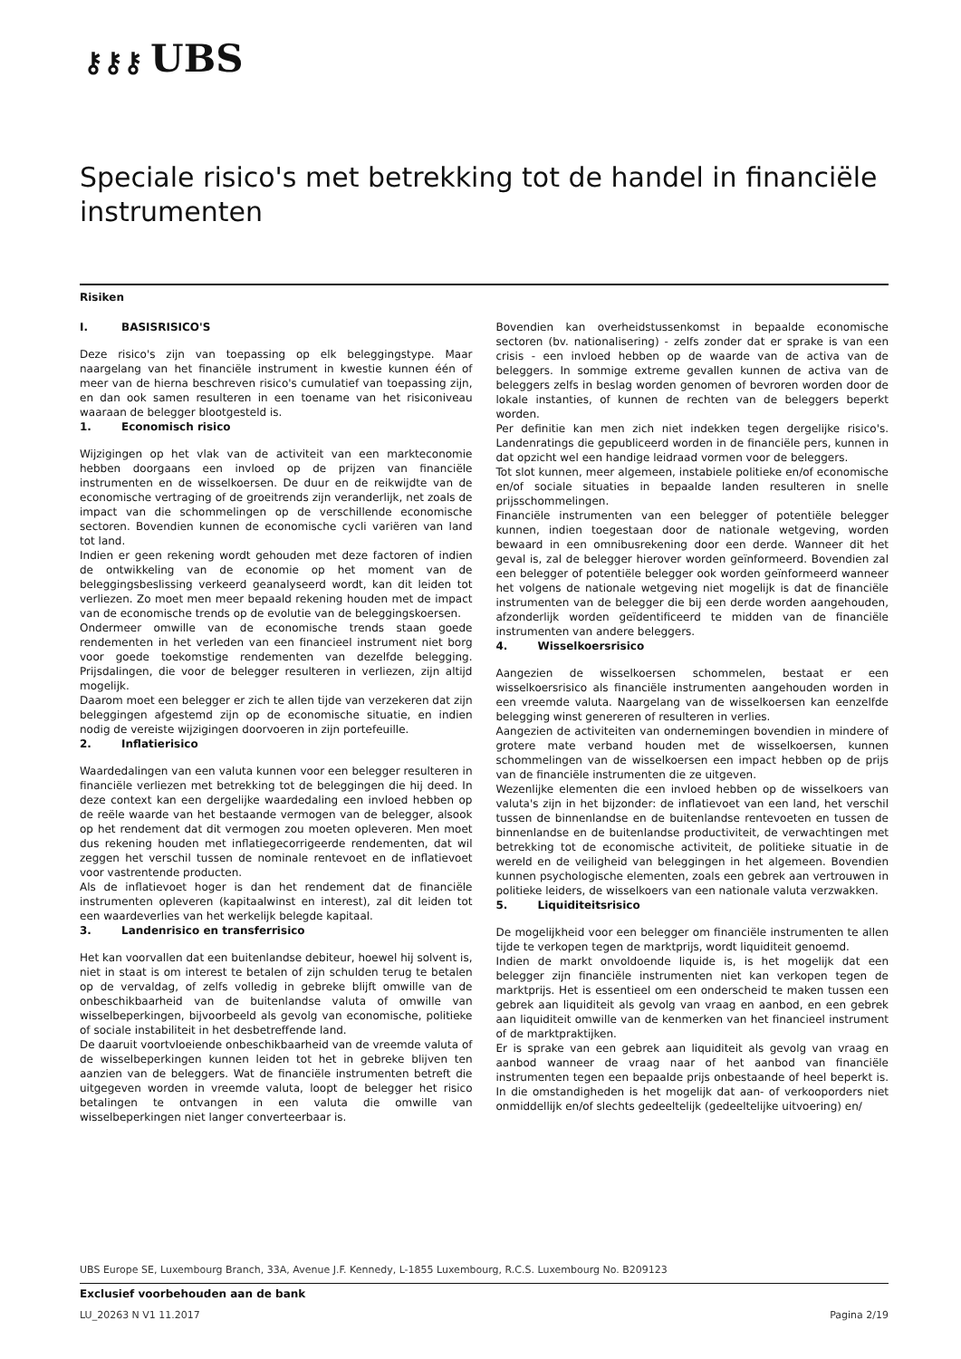⚷⚷⚷ UBS
Speciale risico's met betrekking tot de handel in financiële instrumenten
Risiken
I. BASISRISICO'S
Deze risico's zijn van toepassing op elk beleggingstype. Maar naargelang van het financiële instrument in kwestie kunnen één of meer van de hierna beschreven risico's cumulatief van toepassing zijn, en dan ook samen resulteren in een toename van het risiconiveau waaraan de belegger blootgesteld is.
1. Economisch risico
Wijzigingen op het vlak van de activiteit van een markteconomie hebben doorgaans een invloed op de prijzen van financiële instrumenten en de wisselkoersen. De duur en de reikwijdte van de economische vertraging of de groeitrends zijn veranderlijk, net zoals de impact van die schommelingen op de verschillende economische sectoren. Bovendien kunnen de economische cycli variëren van land tot land.
Indien er geen rekening wordt gehouden met deze factoren of indien de ontwikkeling van de economie op het moment van de beleggingsbeslissing verkeerd geanalyseerd wordt, kan dit leiden tot verliezen. Zo moet men meer bepaald rekening houden met de impact van de economische trends op de evolutie van de beleggingskoersen.
Ondermeer omwille van de economische trends staan goede rendementen in het verleden van een financieel instrument niet borg voor goede toekomstige rendementen van dezelfde belegging. Prijsdalingen, die voor de belegger resulteren in verliezen, zijn altijd mogelijk.
Daarom moet een belegger er zich te allen tijde van verzekeren dat zijn beleggingen afgestemd zijn op de economische situatie, en indien nodig de vereiste wijzigingen doorvoeren in zijn portefeuille.
2. Inflatierisico
Waardedalingen van een valuta kunnen voor een belegger resulteren in financiële verliezen met betrekking tot de beleggingen die hij deed. In deze context kan een dergelijke waardedaling een invloed hebben op de reële waarde van het bestaande vermogen van de belegger, alsook op het rendement dat dit vermogen zou moeten opleveren. Men moet dus rekening houden met inflatiegecorrigeerde rendementen, dat wil zeggen het verschil tussen de nominale rentevoet en de inflatievoet voor vastrentende producten.
Als de inflatievoet hoger is dan het rendement dat de financiële instrumenten opleveren (kapitaalwinst en interest), zal dit leiden tot een waardeverlies van het werkelijk belegde kapitaal.
3. Landenrisico en transferrisico
Het kan voorvallen dat een buitenlandse debiteur, hoewel hij solvent is, niet in staat is om interest te betalen of zijn schulden terug te betalen op de vervaldag, of zelfs volledig in gebreke blijft omwille van de onbeschikbaarheid van de buitenlandse valuta of omwille van wisselbeperkingen, bijvoorbeeld als gevolg van economische, politieke of sociale instabiliteit in het desbetreffende land.
De daaruit voortvloeiende onbeschikbaarheid van de vreemde valuta of de wisselbeperkingen kunnen leiden tot het in gebreke blijven ten aanzien van de beleggers. Wat de financiële instrumenten betreft die uitgegeven worden in vreemde valuta, loopt de belegger het risico betalingen te ontvangen in een valuta die omwille van wisselbeperkingen niet langer converteerbaar is.
Bovendien kan overheidstussenkomst in bepaalde economische sectoren (bv. nationalisering) - zelfs zonder dat er sprake is van een crisis - een invloed hebben op de waarde van de activa van de beleggers. In sommige extreme gevallen kunnen de activa van de beleggers zelfs in beslag worden genomen of bevroren worden door de lokale instanties, of kunnen de rechten van de beleggers beperkt worden.
Per definitie kan men zich niet indekken tegen dergelijke risico's. Landenratings die gepubliceerd worden in de financiële pers, kunnen in dat opzicht wel een handige leidraad vormen voor de beleggers.
Tot slot kunnen, meer algemeen, instabiele politieke en/of economische en/of sociale situaties in bepaalde landen resulteren in snelle prijsschommelingen.
Financiële instrumenten van een belegger of potentiële belegger kunnen, indien toegestaan door de nationale wetgeving, worden bewaard in een omnibusrekening door een derde. Wanneer dit het geval is, zal de belegger hierover worden geïnformeerd. Bovendien zal een belegger of potentiële belegger ook worden geïnformeerd wanneer het volgens de nationale wetgeving niet mogelijk is dat de financiële instrumenten van de belegger die bij een derde worden aangehouden, afzonderlijk worden geïdentificeerd te midden van de financiële instrumenten van andere beleggers.
4. Wisselkoersrisico
Aangezien de wisselkoersen schommelen, bestaat er een wisselkoersrisico als financiële instrumenten aangehouden worden in een vreemde valuta. Naargelang van de wisselkoersen kan eenzelfde belegging winst genereren of resulteren in verlies.
Aangezien de activiteiten van ondernemingen bovendien in mindere of grotere mate verband houden met de wisselkoersen, kunnen schommelingen van de wisselkoersen een impact hebben op de prijs van de financiële instrumenten die ze uitgeven.
Wezenlijke elementen die een invloed hebben op de wisselkoers van valuta's zijn in het bijzonder: de inflatievoet van een land, het verschil tussen de binnenlandse en de buitenlandse rentevoeten en tussen de binnenlandse en de buitenlandse productiviteit, de verwachtingen met betrekking tot de economische activiteit, de politieke situatie in de wereld en de veiligheid van beleggingen in het algemeen. Bovendien kunnen psychologische elementen, zoals een gebrek aan vertrouwen in politieke leiders, de wisselkoers van een nationale valuta verzwakken.
5. Liquiditeitsrisico
De mogelijkheid voor een belegger om financiële instrumenten te allen tijde te verkopen tegen de marktprijs, wordt liquiditeit genoemd.
Indien de markt onvoldoende liquide is, is het mogelijk dat een belegger zijn financiële instrumenten niet kan verkopen tegen de marktprijs. Het is essentieel om een onderscheid te maken tussen een gebrek aan liquiditeit als gevolg van vraag en aanbod, en een gebrek aan liquiditeit omwille van de kenmerken van het financieel instrument of de marktpraktijken.
Er is sprake van een gebrek aan liquiditeit als gevolg van vraag en aanbod wanneer de vraag naar of het aanbod van financiële instrumenten tegen een bepaalde prijs onbestaande of heel beperkt is. In die omstandigheden is het mogelijk dat aan- of verkooporders niet onmiddellijk en/of slechts gedeeltelijk (gedeeltelijke uitvoering) en/
UBS Europe SE, Luxembourg Branch, 33A, Avenue J.F. Kennedy, L-1855 Luxembourg, R.C.S. Luxembourg No. B209123
Exclusief voorbehouden aan de bank
LU_20263 N V1 11.2017 Pagina 2/19